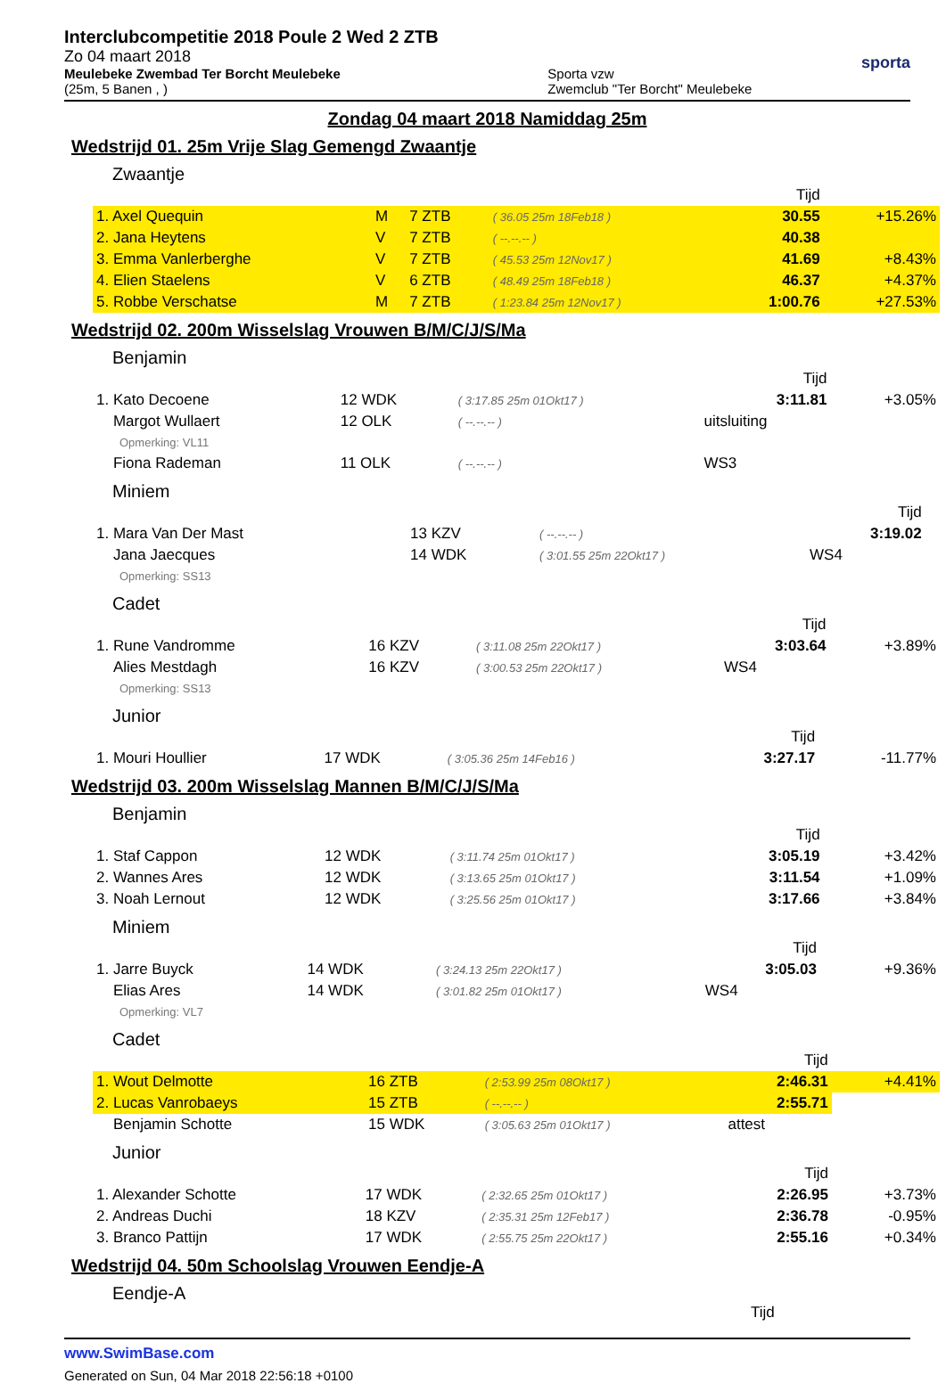Interclubcompetitie 2018 Poule 2 Wed 2 ZTB
Zo 04 maart 2018
Meulebeke Zwembad Ter Borcht Meulebeke
(25m, 5 Banen , )
Sporta vzw
Zwemclub "Ter Borcht" Meulebeke
sporta
Zondag 04 maart 2018 Namiddag 25m
Wedstrijd 01. 25m Vrije Slag Gemengd Zwaantje
Zwaantje
| | | | | Tijd | |
| 1. Axel Quequin | M | 7 ZTB | ( 36.05 25m 18Feb18 ) | 30.55 | +15.26% |
| 2. Jana Heytens | V | 7 ZTB | ( --.--.-- ) | 40.38 | |
| 3. Emma Vanlerberghe | V | 7 ZTB | ( 45.53 25m 12Nov17 ) | 41.69 | +8.43% |
| 4. Elien Staelens | V | 6 ZTB | ( 48.49 25m 18Feb18 ) | 46.37 | +4.37% |
| 5. Robbe Verschatse | M | 7 ZTB | ( 1:23.84 25m 12Nov17 ) | 1:00.76 | +27.53% |
Wedstrijd 02. 200m Wisselslag Vrouwen B/M/C/J/S/Ma
Benjamin
| | | | Tijd | |
| 1. Kato Decoene | 12 WDK | ( 3:17.85 25m 01Okt17 ) | 3:11.81 | +3.05% |
| Margot Wullaert | 12 OLK | ( --.--.-- ) | uitsluiting | |
| Opmerking: VL11 | | | | |
| Fiona Rademan | 11 OLK | ( --.--.-- ) | WS3 | |
Miniem
| | | | Tijd | |
| 1. Mara Van Der Mast | 13 KZV | ( --.--.-- ) | 3:19.02 | |
| Jana Jaecques | 14 WDK | ( 3:01.55 25m 22Okt17 ) | WS4 | |
| Opmerking: SS13 | | | | |
Cadet
| | | | Tijd | |
| 1. Rune Vandromme | 16 KZV | ( 3:11.08 25m 22Okt17 ) | 3:03.64 | +3.89% |
| Alies Mestdagh | 16 KZV | ( 3:00.53 25m 22Okt17 ) | WS4 | |
| Opmerking: SS13 | | | | |
Junior
| | | | Tijd | |
| 1. Mouri Houllier | 17 WDK | ( 3:05.36 25m 14Feb16 ) | 3:27.17 | -11.77% |
Wedstrijd 03. 200m Wisselslag Mannen B/M/C/J/S/Ma
Benjamin
| | | | Tijd | |
| 1. Staf Cappon | 12 WDK | ( 3:11.74 25m 01Okt17 ) | 3:05.19 | +3.42% |
| 2. Wannes Ares | 12 WDK | ( 3:13.65 25m 01Okt17 ) | 3:11.54 | +1.09% |
| 3. Noah Lernout | 12 WDK | ( 3:25.56 25m 01Okt17 ) | 3:17.66 | +3.84% |
Miniem
| | | | Tijd | |
| 1. Jarre Buyck | 14 WDK | ( 3:24.13 25m 22Okt17 ) | 3:05.03 | +9.36% |
| Elias Ares | 14 WDK | ( 3:01.82 25m 01Okt17 ) | WS4 | |
| Opmerking: VL7 | | | | |
Cadet
| | | | Tijd | |
| 1. Wout Delmotte | 16 ZTB | ( 2:53.99 25m 08Okt17 ) | 2:46.31 | +4.41% |
| 2. Lucas Vanrobaeys | 15 ZTB | ( --.--.-- ) | 2:55.71 | |
| Benjamin Schotte | 15 WDK | ( 3:05.63 25m 01Okt17 ) | attest | |
Junior
| | | | Tijd | |
| 1. Alexander Schotte | 17 WDK | ( 2:32.65 25m 01Okt17 ) | 2:26.95 | +3.73% |
| 2. Andreas Duchi | 18 KZV | ( 2:35.31 25m 12Feb17 ) | 2:36.78 | -0.95% |
| 3. Branco Pattijn | 17 WDK | ( 2:55.75 25m 22Okt17 ) | 2:55.16 | +0.34% |
Wedstrijd 04. 50m Schoolslag Vrouwen Eendje-A
Eendje-A
Tijd
www.SwimBase.com
Generated on Sun, 04 Mar 2018 22:56:18 +0100